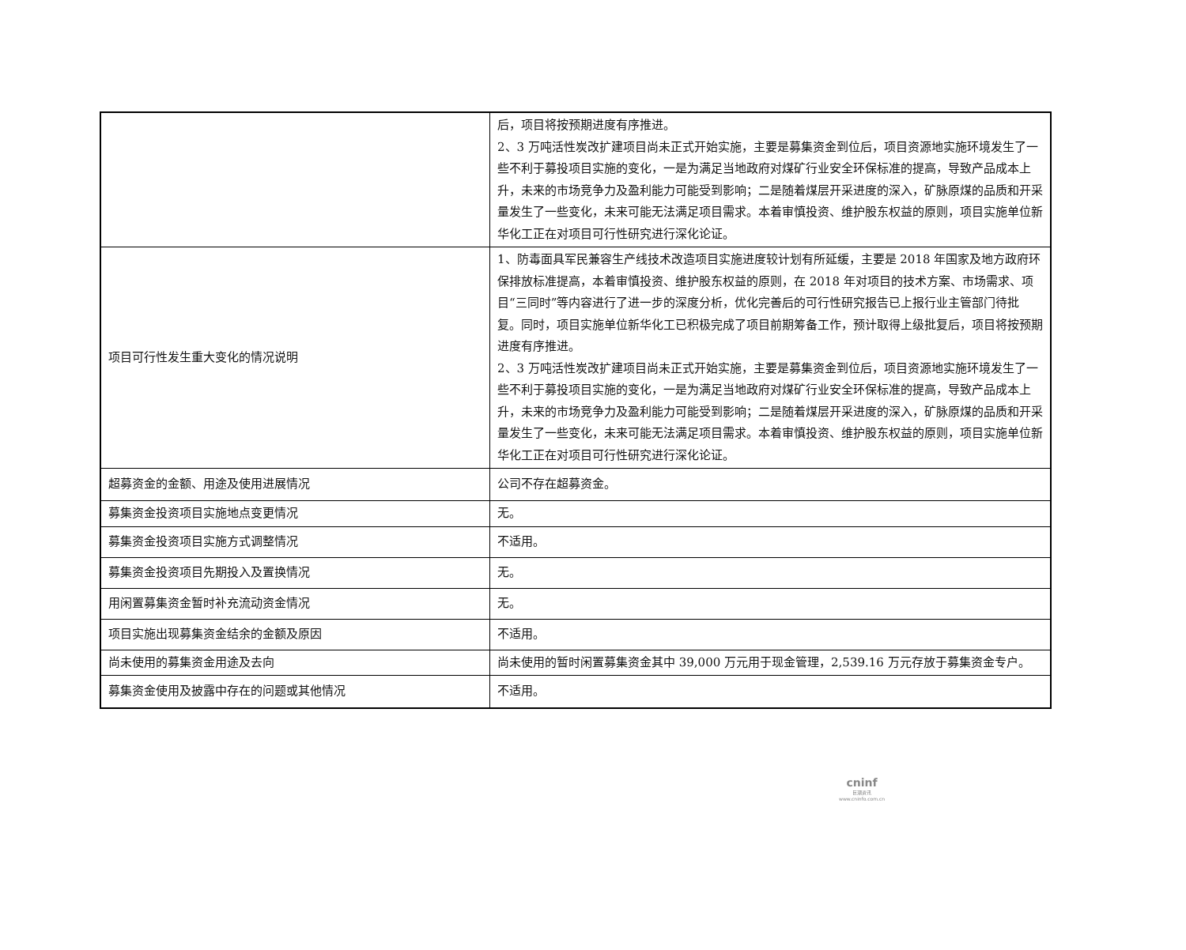| | 后，项目将按预期进度有序推进。 2、3 万吨活性炭改扩建项目尚未正式开始实施，主要是募集资金到位后，项目资源地实施环境发生了一些不利于募投项目实施的变化，一是为满足当地政府对煤矿行业安全环保标准的提高，导致产品成本上升，未来的市场竞争力及盈利能力可能受到影响；二是随着煤层开采进度的深入，矿脉原煤的品质和开采量发生了一些变化，未来可能无法满足项目需求。本着审慎投资、维护股东权益的原则，项目实施单位新华化工正在对项目可行性研究进行深化论证。 |
| 项目可行性发生重大变化的情况说明 | 1、防毒面具军民兼容生产线技术改造项目实施进度较计划有所延缓，主要是 2018 年国家及地方政府环保排放标准提高，本着审慎投资、维护股东权益的原则，在 2018 年对项目的技术方案、市场需求、项目“三同时”等内容进行了进一步的深度分析，优化完善后的可行性研究报告已上报行业主管部门待批复。同时，项目实施单位新华化工已积极完成了项目前期筹备工作，预计取得上级批复后，项目将按预期进度有序推进。 2、3 万吨活性炭改扩建项目尚未正式开始实施，主要是募集资金到位后，项目资源地实施环境发生了一些不利于募投项目实施的变化，一是为满足当地政府对煤矿行业安全环保标准的提高，导致产品成本上升，未来的市场竞争力及盈利能力可能受到影响；二是随着煤层开采进度的深入，矿脉原煤的品质和开采量发生了一些变化，未来可能无法满足项目需求。本着审慎投资、维护股东权益的原则，项目实施单位新华化工正在对项目可行性研究进行深化论证。 |
| 超募资金的金额、用途及使用进展情况 | 公司不存在超募资金。 |
| 募集资金投资项目实施地点变更情况 | 无。 |
| 募集资金投资项目实施方式调整情况 | 不适用。 |
| 募集资金投资项目先期投入及置换情况 | 无。 |
| 用闲置募集资金暂时补充流动资金情况 | 无。 |
| 项目实施出现募集资金结余的金额及原因 | 不适用。 |
| 尚未使用的募集资金用途及去向 | 尚未使用的暂时闲置募集资金其中 39,000 万元用于现金管理，2,539.16 万元存放于募集资金专户。 |
| 募集资金使用及披露中存在的问题或其他情况 | 不适用。 |
cninf
巨潮资讯
www.cninfo.com.cn